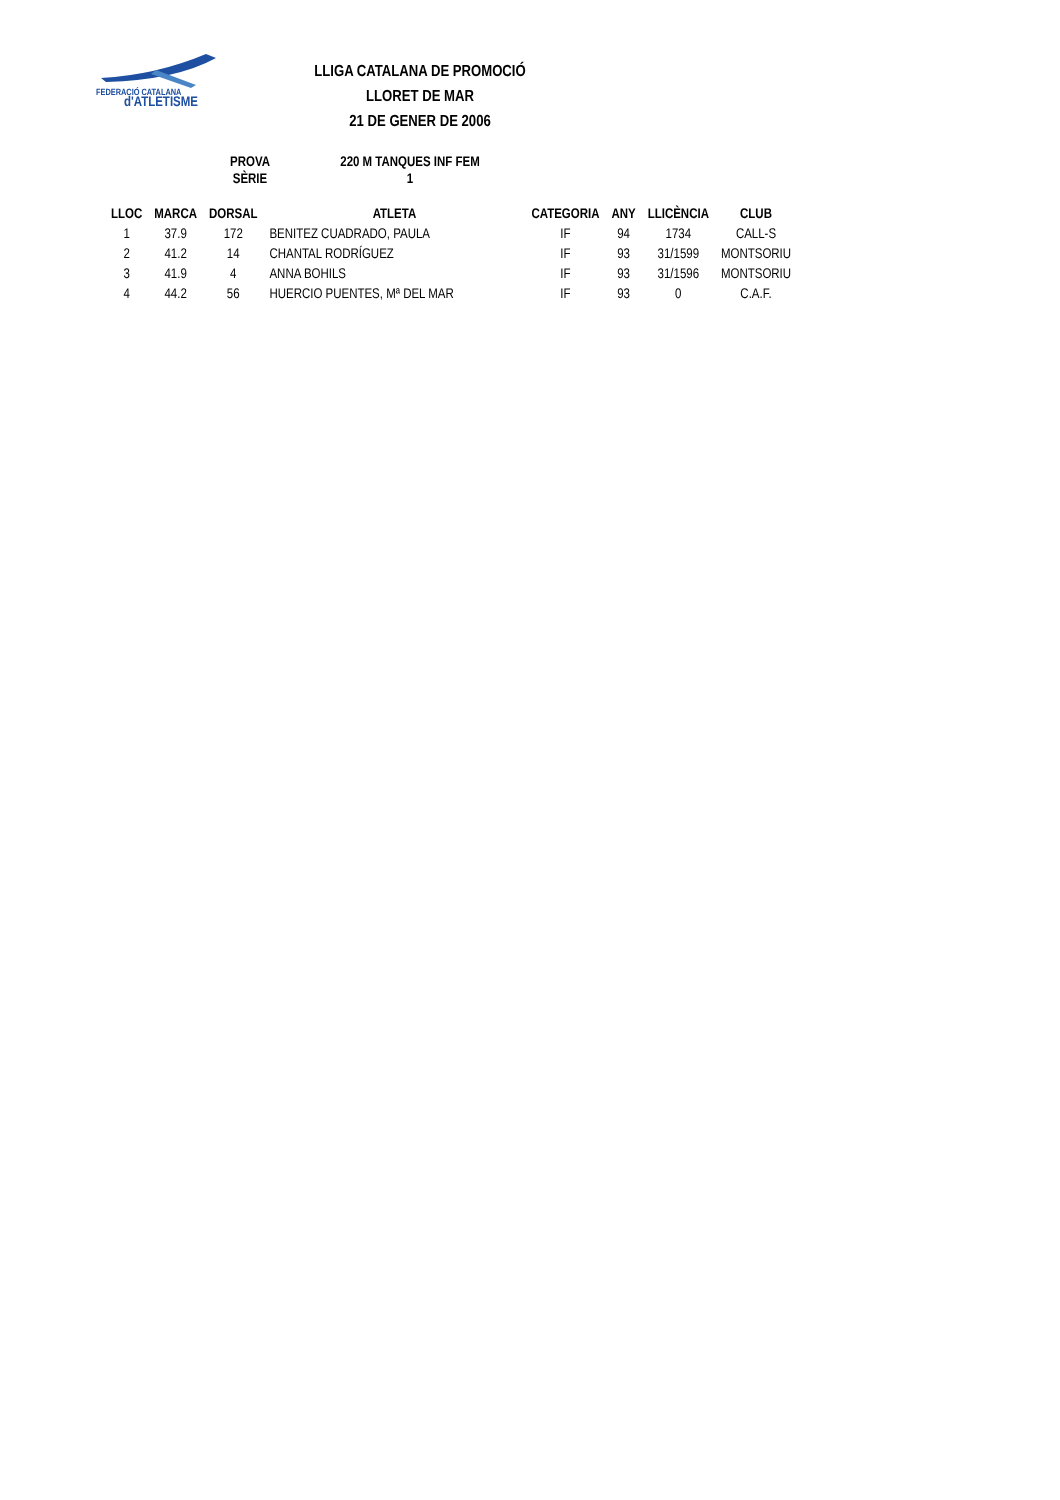FEDERACIÓ CATALANA
d'ATLETISME
LLIGA CATALANA DE PROMOCIÓ
LLORET DE MAR
21 DE GENER DE 2006
| PROVA | 220 M TANQUES INF FEM |
| SÈRIE | 1 |
| LLOC | MARCA | DORSAL | ATLETA | CATEGORIA | ANY | LLICÈNCIA | CLUB |
| --- | --- | --- | --- | --- | --- | --- | --- |
| 1 | 37.9 | 172 | BENITEZ CUADRADO, PAULA | IF | 94 | 1734 | CALL-S |
| 2 | 41.2 | 14 | CHANTAL RODRÍGUEZ | IF | 93 | 31/1599 | MONTSORIU |
| 3 | 41.9 | 4 | ANNA BOHILS | IF | 93 | 31/1596 | MONTSORIU |
| 4 | 44.2 | 56 | HUERCIO PUENTES, Mª DEL MAR | IF | 93 | 0 | C.A.F. |